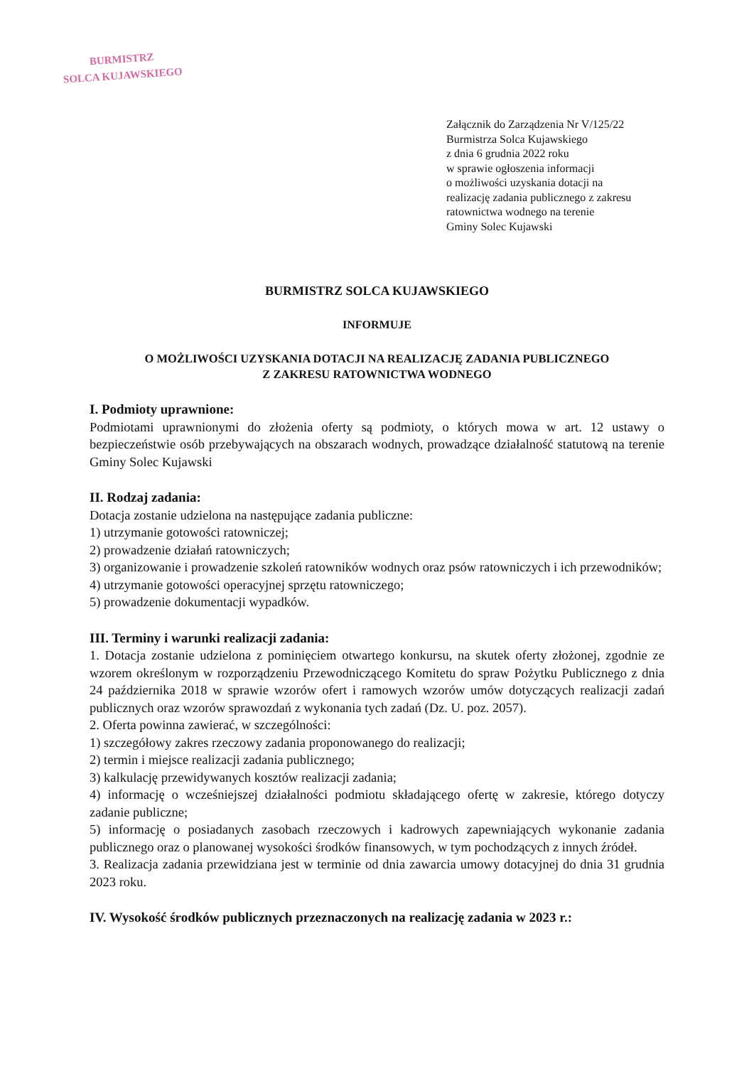BURMISTRZ
SOLCA KUJAWSKIEGO
Załącznik do Zarządzenia Nr V/125/22
Burmistrza Solca Kujawskiego
z dnia 6 grudnia 2022 roku
w sprawie ogłoszenia informacji
o możliwości uzyskania dotacji na
realizację zadania publicznego z zakresu
ratownictwa wodnego na terenie
Gminy Solec Kujawski
BURMISTRZ SOLCA KUJAWSKIEGO
INFORMUJE
O MOŻLIWOŚCI UZYSKANIA DOTACJI NA REALIZACJĘ ZADANIA PUBLICZNEGO
Z ZAKRESU RATOWNICTWA WODNEGO
I. Podmioty uprawnione:
Podmiotami uprawnionymi do złożenia oferty są podmioty, o których mowa w art. 12 ustawy o bezpieczeństwie osób przebywających na obszarach wodnych, prowadzące działalność statutową na terenie Gminy Solec Kujawski
II. Rodzaj zadania:
Dotacja zostanie udzielona na następujące zadania publiczne:
1) utrzymanie gotowości ratowniczej;
2) prowadzenie działań ratowniczych;
3) organizowanie i prowadzenie szkoleń ratowników wodnych oraz psów ratowniczych i ich przewodników;
4) utrzymanie gotowości operacyjnej sprzętu ratowniczego;
5) prowadzenie dokumentacji wypadków.
III. Terminy i warunki realizacji zadania:
1. Dotacja zostanie udzielona z pominięciem otwartego konkursu, na skutek oferty złożonej, zgodnie ze wzorem określonym w rozporządzeniu Przewodniczącego Komitetu do spraw Pożytku Publicznego z dnia 24 października 2018 w sprawie wzorów ofert i ramowych wzorów umów dotyczących realizacji zadań publicznych oraz wzorów sprawozdań z wykonania tych zadań (Dz. U. poz. 2057).
2. Oferta powinna zawierać, w szczególności:
1) szczegółowy zakres rzeczowy zadania proponowanego do realizacji;
2) termin i miejsce realizacji zadania publicznego;
3) kalkulację przewidywanych kosztów realizacji zadania;
4) informację o wcześniejszej działalności podmiotu składającego ofertę w zakresie, którego dotyczy zadanie publiczne;
5) informację o posiadanych zasobach rzeczowych i kadrowych zapewniających wykonanie zadania publicznego oraz o planowanej wysokości środków finansowych, w tym pochodzących z innych źródeł.
3. Realizacja zadania przewidziana jest w terminie od dnia zawarcia umowy dotacyjnej do dnia 31 grudnia 2023 roku.
IV. Wysokość środków publicznych przeznaczonych na realizację zadania w 2023 r.: